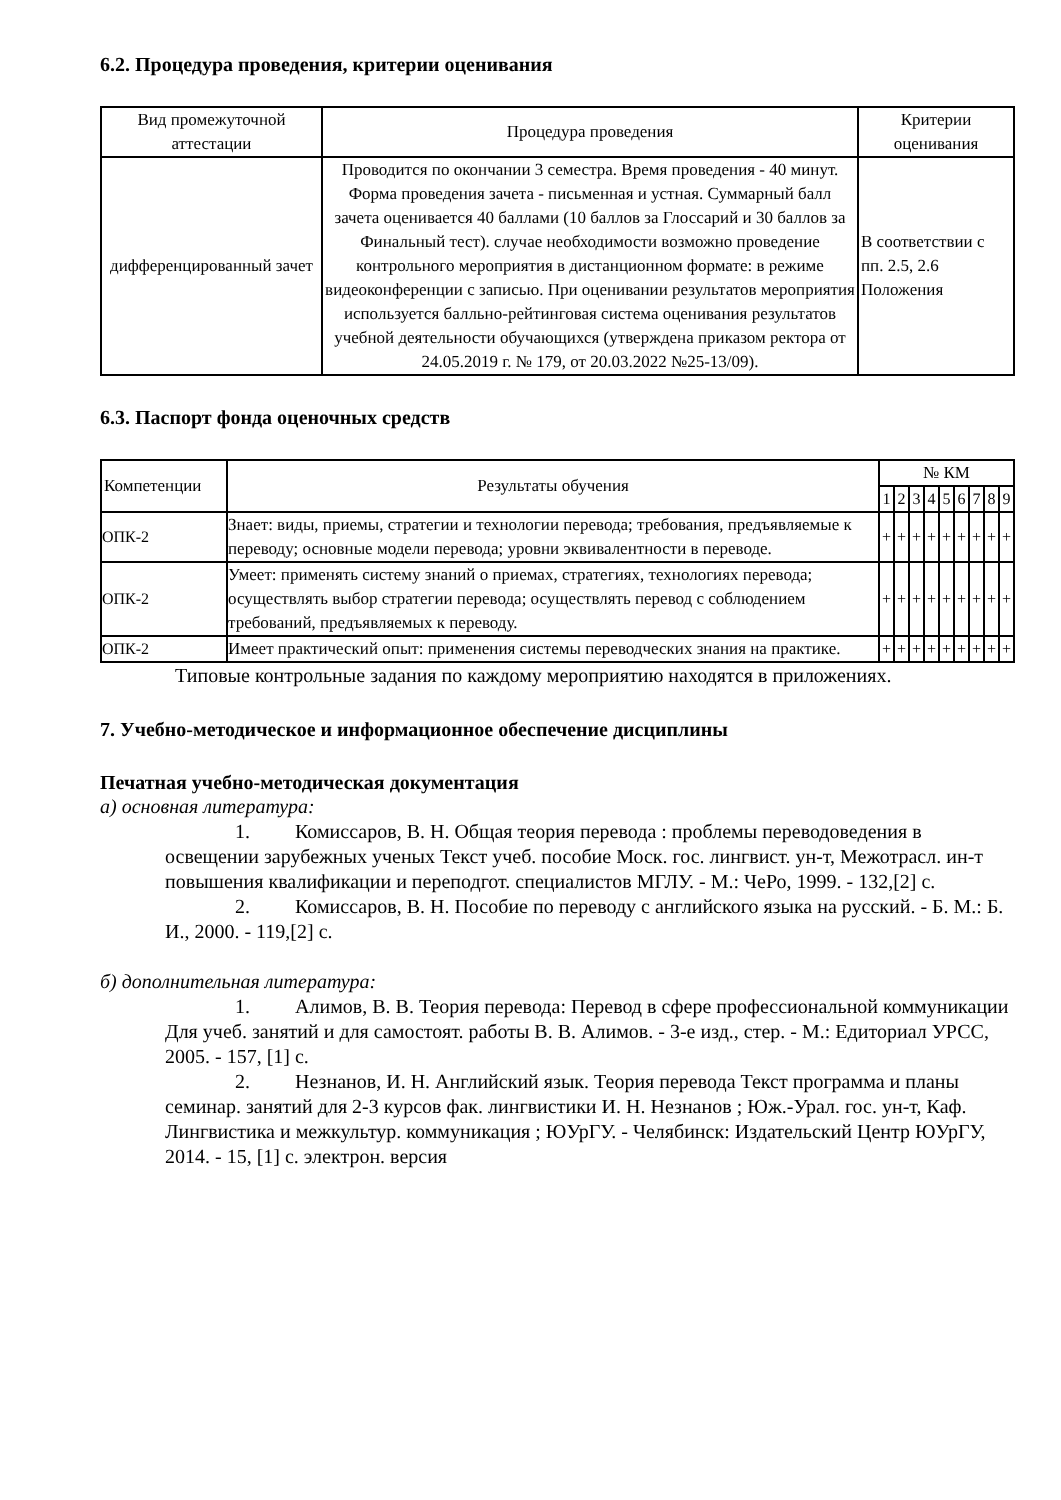6.2. Процедура проведения, критерии оценивания
| Вид промежуточной аттестации | Процедура проведения | Критерии оценивания |
| --- | --- | --- |
| дифференцированный зачет | Проводится по окончании 3 семестра. Время проведения - 40 минут. Форма проведения зачета - письменная и устная. Суммарный балл зачета оценивается 40 баллами (10 баллов за Глоссарий и 30 баллов за Финальный тест). случае необходимости возможно проведение контрольного мероприятия в дистанционном формате: в режиме видеоконференции с записью. При оценивании результатов мероприятия используется балльно-рейтинговая система оценивания результатов учебной деятельности обучающихся (утверждена приказом ректора от 24.05.2019 г. № 179, от 20.03.2022 №25-13/09). | В соответствии с пп. 2.5, 2.6 Положения |
6.3. Паспорт фонда оценочных средств
| Компетенции | Результаты обучения | № КМ | | | | | | | | |
| --- | --- | --- | --- | --- | --- | --- | --- | --- | --- | --- |
| | | 1 | 2 | 3 | 4 | 5 | 6 | 7 | 8 | 9 |
| ОПК-2 | Знает: виды, приемы, стратегии и технологии перевода; требования, предъявляемые к переводу; основные модели перевода; уровни эквивалентности в переводе. | + | + | + | + | + | + | + | + | + |
| ОПК-2 | Умеет: применять систему знаний о приемах, стратегиях, технологиях перевода; осуществлять выбор стратегии перевода; осуществлять перевод с соблюдением требований, предъявляемых к переводу. | + | + | + | + | + | + | + | + | + |
| ОПК-2 | Имеет практический опыт: применения системы переводческих знания на практике. | + | + | + | + | + | + | + | + | + |
Типовые контрольные задания по каждому мероприятию находятся в приложениях.
7. Учебно-методическое и информационное обеспечение дисциплины
Печатная учебно-методическая документация
а) основная литература:
1. Комиссаров, В. Н. Общая теория перевода : проблемы переводоведения в освещении зарубежных ученых Текст учеб. пособие Моск. гос. лингвист. ун-т, Межотрасл. ин-т повышения квалификации и переподгот. специалистов МГЛУ. - М.: ЧеРо, 1999. - 132,[2] с.
2. Комиссаров, В. Н. Пособие по переводу с английского языка на русский. - Б. М.: Б. И., 2000. - 119,[2] с.
б) дополнительная литература:
1. Алимов, В. В. Теория перевода: Перевод в сфере профессиональной коммуникации Для учеб. занятий и для самостоят. работы В. В. Алимов. - 3-е изд., стер. - М.: Едиториал УРСС, 2005. - 157, [1] с.
2. Незнанов, И. Н. Английский язык. Теория перевода Текст программа и планы семинар. занятий для 2-3 курсов фак. лингвистики И. Н. Незнанов ; Юж.-Урал. гос. ун-т, Каф. Лингвистика и межкультур. коммуникация ; ЮУрГУ. - Челябинск: Издательский Центр ЮУрГУ, 2014. - 15, [1] с. электрон. версия